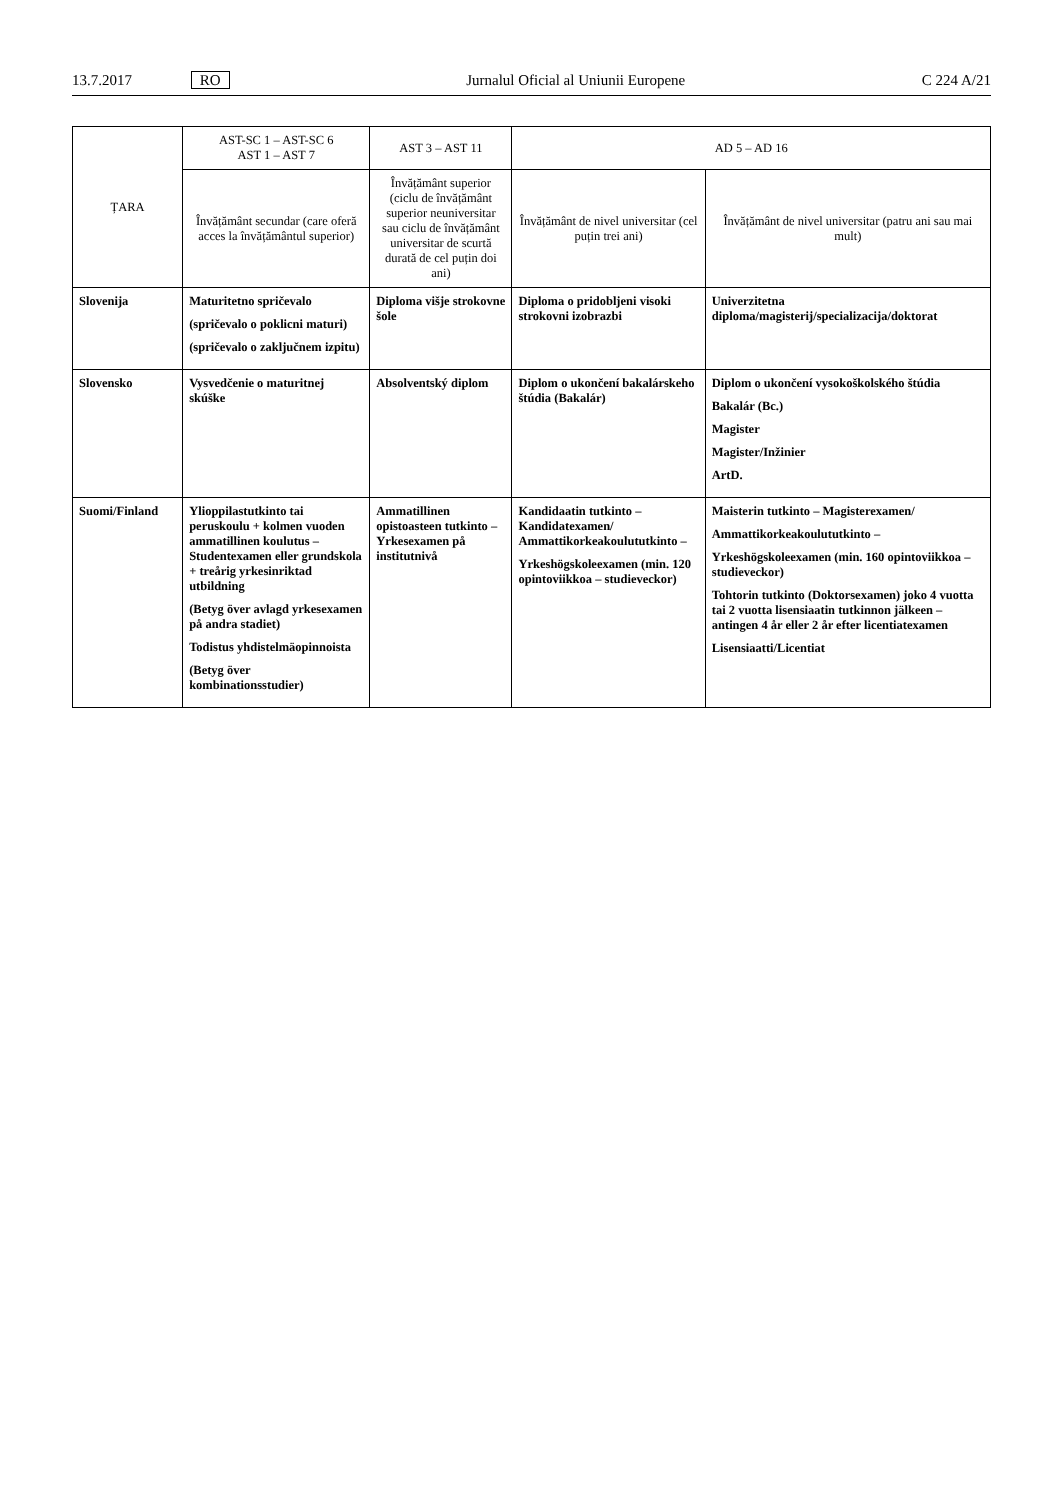13.7.2017 RO Jurnalul Oficial al Uniunii Europene C 224 A/21
| ȚARA | AST-SC 1 – AST-SC 6 AST 1 – AST 7 | AST 3 – AST 11 | AD 5 – AD 16 | |
| --- | --- | --- | --- | --- |
| | Învățământ secundar (care oferă acces la învățământul superior) | Învățământ superior (ciclu de învățământ superior neuniversitar sau ciclu de învățământ universitar de scurtă durată de cel puțin doi ani) | Învățământ de nivel universitar (cel puțin trei ani) | Învățământ de nivel universitar (patru ani sau mai mult) |
| Slovenija | Maturitetno spričevalo (spričevalo o poklicni maturi) (spričevalo o zaključnem izpitu) | Diploma višje strokovne šole | Diploma o pridobljeni visoki strokovni izobrazbi | Univerzitetna diploma/magisterij/specializacija/doktorat |
| Slovensko | Vysvedčenie o maturitnej skúške | Absolventský diplom | Diplom o ukončení bakalárskeho štúdia (Bakalár) | Diplom o ukončení vysokoškolského štúdia Bakalár (Bc.) Magister Magister/Inžinier ArtD. |
| Suomi/Finland | Ylioppilastutkinto tai peruskoulu + kolmen vuoden ammatillinen koulutus – Studentexamen eller grundskola + treårig yrkesinriktad utbildning (Betyg över avlagd yrkesexamen på andra stadiet) Todistus yhdistelmäopinnoista (Betyg över kombinationsstudier) | Ammatillinen opistoasteen tutkinto – Yrkesexamen på institutnivå | Kandidaatin tutkinto – Kandidatexamen/ Ammattikorkeakoulututkinto – Yrkeshögskoleexamen (min. 120 opintoviikkoa – studieveckor) | Maisterin tutkinto – Magisterexamen/ Ammattikorkeakoulututkinto – Yrkeshögskoleexamen (min. 160 opintoviikkoa – studieveckor) Tohtorin tutkinto (Doktorsexamen) joko 4 vuotta tai 2 vuotta lisensiaatin tutkinnon jälkeen – antingen 4 år eller 2 år efter licentiatexamen Lisensiaatti/Licentiat |